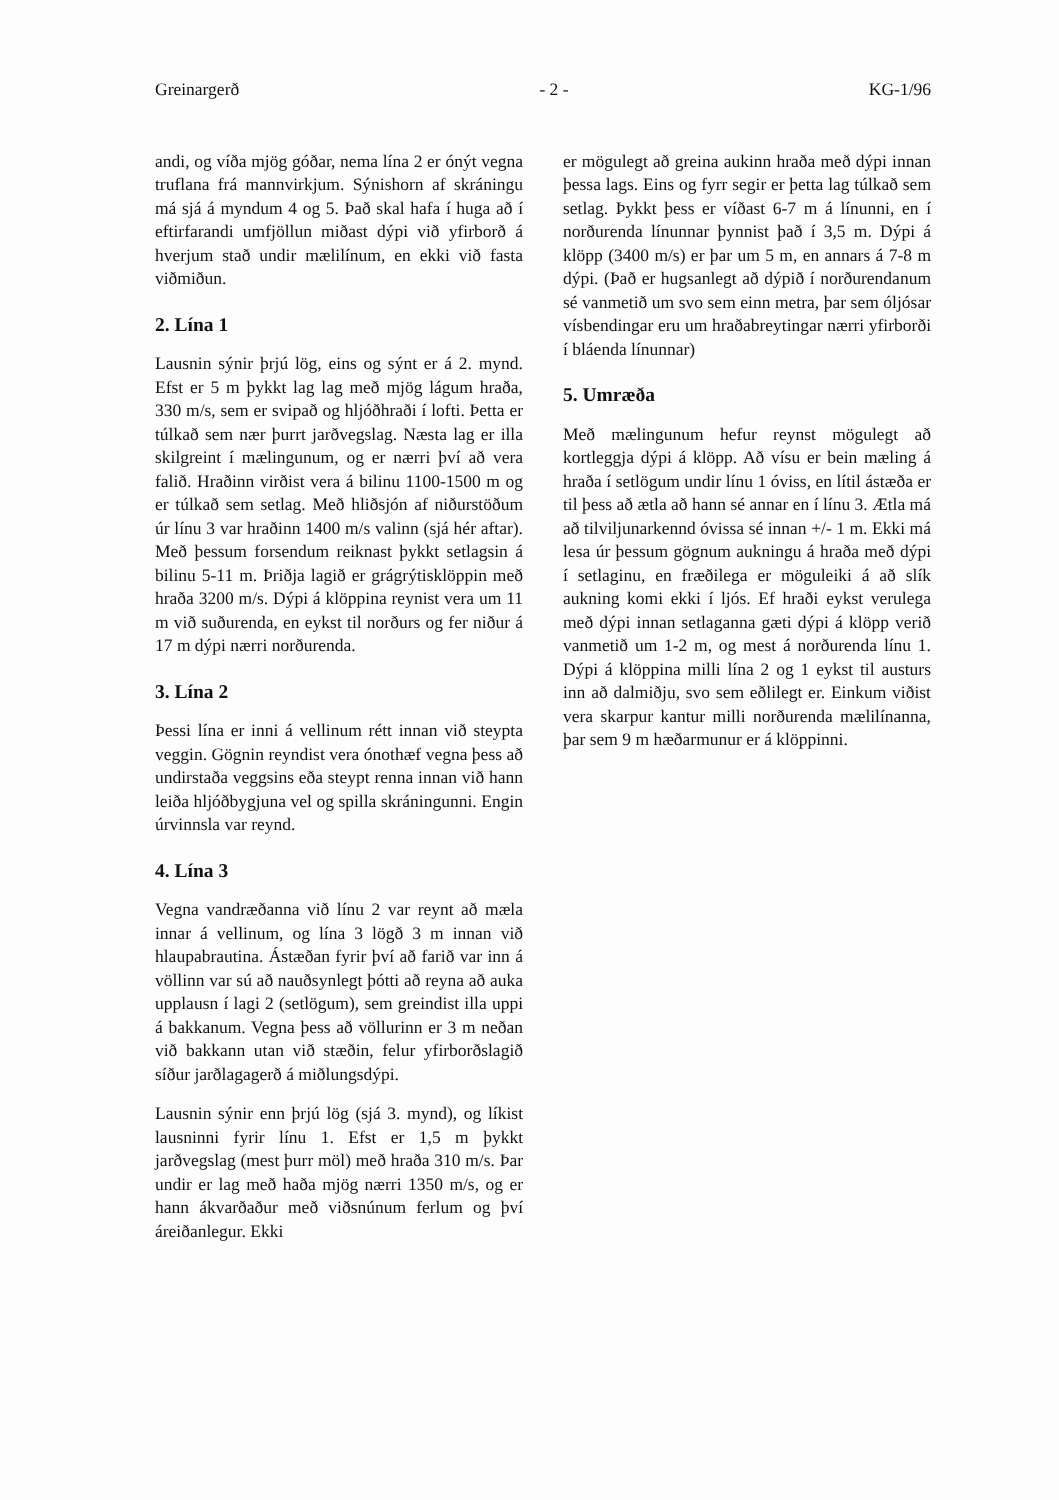Greinargerð - 2 - KG-1/96
andi, og víða mjög góðar, nema lína 2 er ónýt vegna truflana frá mannvirkjum. Sýnishorn af skráningu má sjá á myndum 4 og 5. Það skal hafa í huga að í eftirfarandi umfjöllun miðast dýpi við yfirborð á hverjum stað undir mælilínum, en ekki við fasta viðmiðun.
2. Lína 1
Lausnin sýnir þrjú lög, eins og sýnt er á 2. mynd. Efst er 5 m þykkt lag lag með mjög lágum hraða, 330 m/s, sem er svipað og hljóðhraði í lofti. Þetta er túlkað sem nær þurrt jarðvegslag. Næsta lag er illa skilgreint í mælingunum, og er nærri því að vera falið. Hraðinn virðist vera á bilinu 1100-1500 m og er túlkað sem setlag. Með hliðsjón af niðurstöðum úr línu 3 var hraðinn 1400 m/s valinn (sjá hér aftar). Með þessum forsendum reiknast þykkt setlagsin á bilinu 5-11 m. Þriðja lagið er grágrýtisklöppin með hraða 3200 m/s. Dýpi á klöppina reynist vera um 11 m við suðurenda, en eykst til norðurs og fer niður á 17 m dýpi nærri norðurenda.
3. Lína 2
Þessi lína er inni á vellinum rétt innan við steypta veggin. Gögnin reyndist vera ónothæf vegna þess að undirstaða veggsins eða steypt renna innan við hann leiða hljóðbygjuna vel og spilla skráningunni. Engin úrvinnsla var reynd.
4. Lína 3
Vegna vandræðanna við línu 2 var reynt að mæla innar á vellinum, og lína 3 lögð 3 m innan við hlaupabrautina. Ástæðan fyrir því að farið var inn á völlinn var sú að nauðsynlegt þótti að reyna að auka upplausn í lagi 2 (setlögum), sem greindist illa uppi á bakkanum. Vegna þess að völlurinn er 3 m neðan við bakkann utan við stæðin, felur yfirborðslagið síður jarðlagagerð á miðlungsdýpi.
Lausnin sýnir enn þrjú lög (sjá 3. mynd), og líkist lausninni fyrir línu 1. Efst er 1,5 m þykkt jarðvegslag (mest þurr möl) með hraða 310 m/s. Þar undir er lag með haða mjög nærri 1350 m/s, og er hann ákvarðaður með viðsnúnum ferlum og því áreiðanlegur. Ekki
er mögulegt að greina aukinn hraða með dýpi innan þessa lags. Eins og fyrr segir er þetta lag túlkað sem setlag. Þykkt þess er víðast 6-7 m á línunni, en í norðurenda línunnar þynnist það í 3,5 m. Dýpi á klöpp (3400 m/s) er þar um 5 m, en annars á 7-8 m dýpi. (Það er hugsanlegt að dýpið í norðurendanum sé vanmetið um svo sem einn metra, þar sem óljósar vísbendingar eru um hraðabreytingar nærri yfirborði í bláenda línunnar)
5. Umræða
Með mælingunum hefur reynst mögulegt að kortleggja dýpi á klöpp. Að vísu er bein mæling á hraða í setlögum undir línu 1 óviss, en lítil ástæða er til þess að ætla að hann sé annar en í línu 3. Ætla má að tilviljunarkennd óvissa sé innan +/- 1 m. Ekki má lesa úr þessum gögnum aukningu á hraða með dýpi í setlaginu, en fræðilega er möguleiki á að slík aukning komi ekki í ljós. Ef hraði eykst verulega með dýpi innan setlaganna gæti dýpi á klöpp verið vanmetið um 1-2 m, og mest á norðurenda línu 1. Dýpi á klöppina milli lína 2 og 1 eykst til austurs inn að dalmiðju, svo sem eðlilegt er. Einkum viðist vera skarpur kantur milli norðurenda mælilínanna, þar sem 9 m hæðarmunur er á klöppinni.